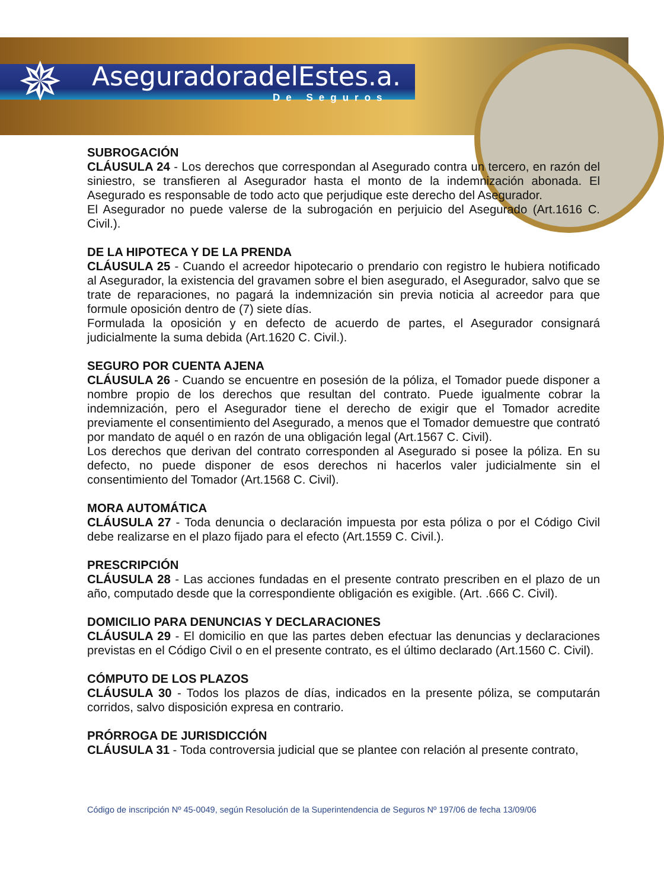✵ AseguradoradelEstes.a.
De Seguros
SUBROGACIÓN
CLÁUSULA 24 - Los derechos que correspondan al Asegurado contra un tercero, en razón del siniestro, se transfieren al Asegurador hasta el monto de la indemnización abonada. El Asegurado es responsable de todo acto que perjudique este derecho del Asegurador.
El Asegurador no puede valerse de la subrogación en perjuicio del Asegurado (Art.1616 C. Civil.).
DE LA HIPOTECA Y DE LA PRENDA
CLÁUSULA 25 - Cuando el acreedor hipotecario o prendario con registro le hubiera notificado al Asegurador, la existencia del gravamen sobre el bien asegurado, el Asegurador, salvo que se trate de reparaciones, no pagará la indemnización sin previa noticia al acreedor para que formule oposición dentro de (7) siete días.
Formulada la oposición y en defecto de acuerdo de partes, el Asegurador consignará judicialmente la suma debida (Art.1620 C. Civil.).
SEGURO POR CUENTA AJENA
CLÁUSULA 26 - Cuando se encuentre en posesión de la póliza, el Tomador puede disponer a nombre propio de los derechos que resultan del contrato. Puede igualmente cobrar la indemnización, pero el Asegurador tiene el derecho de exigir que el Tomador acredite previamente el consentimiento del Asegurado, a menos que el Tomador demuestre que contrató por mandato de aquél o en razón de una obligación legal (Art.1567 C. Civil).
Los derechos que derivan del contrato corresponden al Asegurado si posee la póliza. En su defecto, no puede disponer de esos derechos ni hacerlos valer judicialmente sin el consentimiento del Tomador (Art.1568 C. Civil).
MORA AUTOMÁTICA
CLÁUSULA 27 - Toda denuncia o declaración impuesta por esta póliza o por el Código Civil debe realizarse en el plazo fijado para el efecto (Art.1559 C. Civil.).
PRESCRIPCIÓN
CLÁUSULA 28 - Las acciones fundadas en el presente contrato prescriben en el plazo de un año, computado desde que la correspondiente obligación es exigible. (Art. .666 C. Civil).
DOMICILIO PARA DENUNCIAS Y DECLARACIONES
CLÁUSULA 29 - El domicilio en que las partes deben efectuar las denuncias y declaraciones previstas en el Código Civil o en el presente contrato, es el último declarado (Art.1560 C. Civil).
CÓMPUTO DE LOS PLAZOS
CLÁUSULA 30 - Todos los plazos de días, indicados en la presente póliza, se computarán corridos, salvo disposición expresa en contrario.
PRÓRROGA DE JURISDICCIÓN
CLÁUSULA 31 - Toda controversia judicial que se plantee con relación al presente contrato,
Código de inscripción Nº 45-0049, según Resolución de la Superintendencia de Seguros Nº 197/06 de fecha 13/09/06